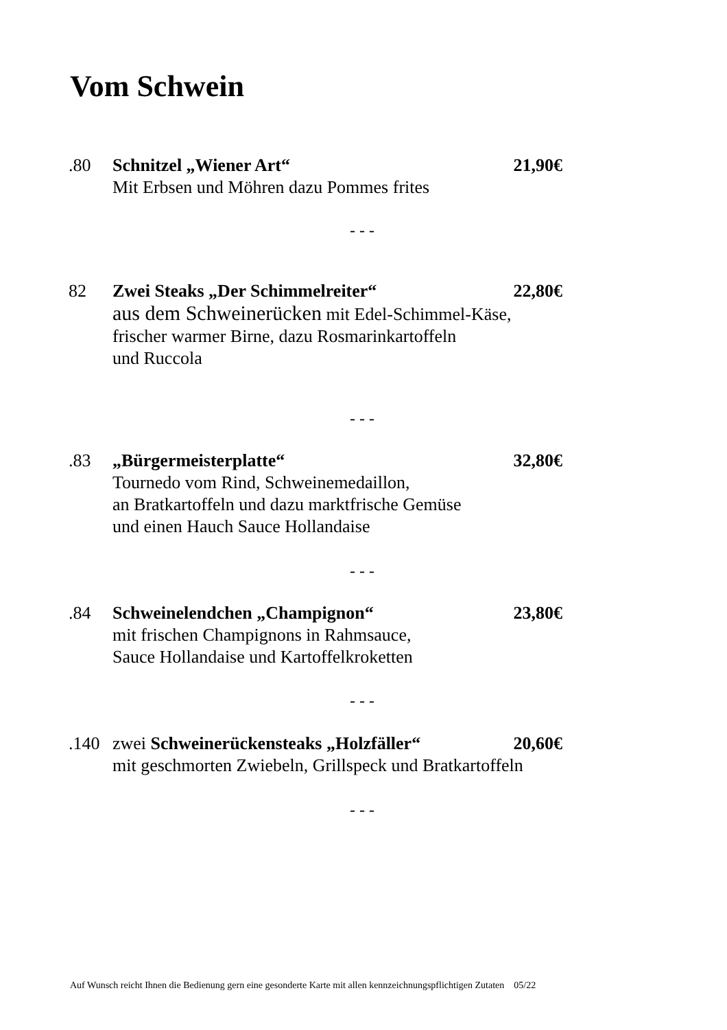Vom Schwein
.80 Schnitzel „Wiener Art“21,90€
Mit Erbsen und Möhren dazu Pommes frites
- - -
82 Zwei Steaks „Der Schimmelreiter“22,80€
aus dem Schweinerücken mit Edel-Schimmel-Käse,
frischer warmer Birne, dazu Rosmarinkartoffeln
und Ruccola
- - -
.83 „Bürgermeisterplatte“32,80€
Tournedo vom Rind, Schweinemedaillon,
an Bratkartoffeln und dazu marktfrische Gemüse
und einen Hauch Sauce Hollandaise
- - -
.84 Schweinelendchen „Champignon“23,80€
mit frischen Champignons in Rahmsauce,
Sauce Hollandaise und Kartoffelkroketten
- - -
.140 zwei Schweinerückensteaks „Holzfäller“20,60€
mit geschmorten Zwiebeln, Grillspeck und Bratkartoffeln
- - -
Auf Wunsch reicht Ihnen die Bedienung gern eine gesonderte Karte mit allen kennzeichnungspflichtigen Zutaten 05/22